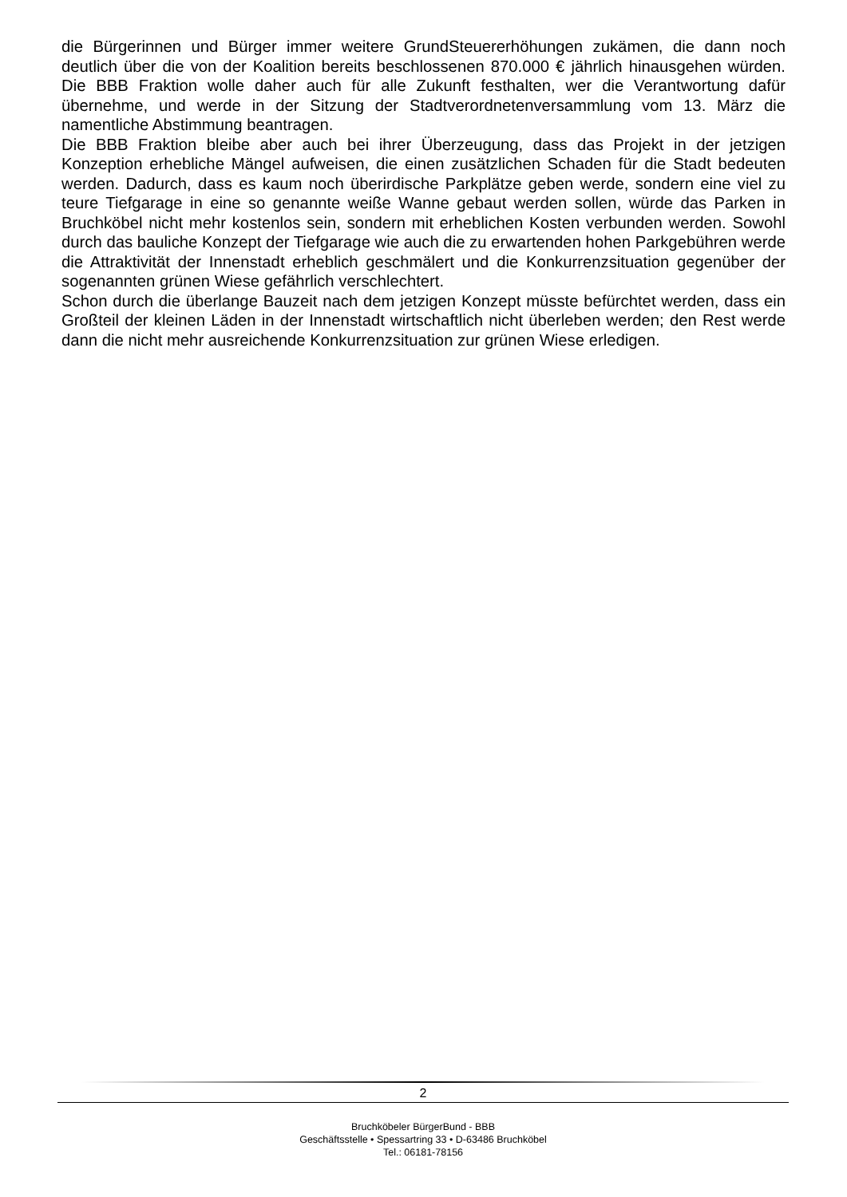die Bürgerinnen und Bürger immer weitere GrundSteuererhöhungen zukämen, die dann noch deutlich über die von der Koalition bereits beschlossenen 870.000 € jährlich hinausgehen würden. Die BBB Fraktion wolle daher auch für alle Zukunft festhalten, wer die Verantwortung dafür übernehme, und werde in der Sitzung der Stadtverordnetenversammlung vom 13. März die namentliche Abstimmung beantragen.
Die BBB Fraktion bleibe aber auch bei ihrer Überzeugung, dass das Projekt in der jetzigen Konzeption erhebliche Mängel aufweisen, die einen zusätzlichen Schaden für die Stadt bedeuten werden. Dadurch, dass es kaum noch überirdische Parkplätze geben werde, sondern eine viel zu teure Tiefgarage in eine so genannte weiße Wanne gebaut werden sollen, würde das Parken in Bruchköbel nicht mehr kostenlos sein, sondern mit erheblichen Kosten verbunden werden. Sowohl durch das bauliche Konzept der Tiefgarage wie auch die zu erwartenden hohen Parkgebühren werde die Attraktivität der Innenstadt erheblich geschmälert und die Konkurrenzsituation gegenüber der sogenannten grünen Wiese gefährlich verschlechtert.
Schon durch die überlange Bauzeit nach dem jetzigen Konzept müsste befürchtet werden, dass ein Großteil der kleinen Läden in der Innenstadt wirtschaftlich nicht überleben werden; den Rest werde dann die nicht mehr ausreichende Konkurrenzsituation zur grünen Wiese erledigen.
2
Bruchköbeler BürgerBund - BBB
Geschäftsstelle • Spessartring 33 • D-63486 Bruchköbel
Tel.: 06181-78156